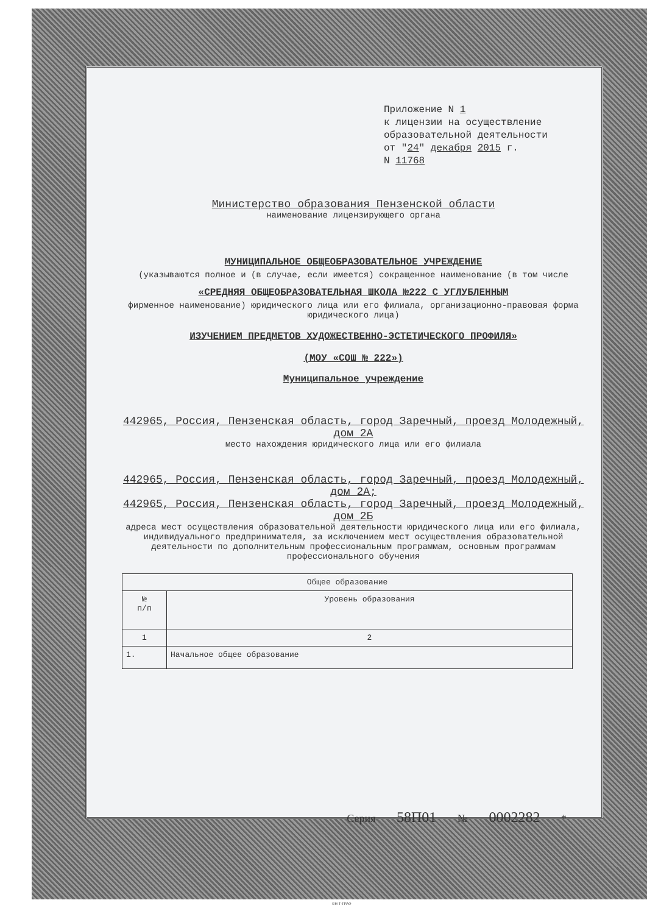Приложение N 1
к лицензии на осуществление
образовательной деятельности
от "24" декабря 2015 г.
N 11768
Министерство образования Пензенской области
наименование лицензирующего органа
МУНИЦИПАЛЬНОЕ ОБЩЕОБРАЗОВАТЕЛЬНОЕ УЧРЕЖДЕНИЕ
(указываются полное и (в случае, если имеется) сокращенное наименование (в том числе
«СРЕДНЯЯ ОБЩЕОБРАЗОВАТЕЛЬНАЯ ШКОЛА №222 С УГЛУБЛЕННЫМ
фирменное наименование) юридического лица или его филиала, организационно-правовая форма юридического лица)
ИЗУЧЕНИЕМ ПРЕДМЕТОВ ХУДОЖЕСТВЕННО-ЭСТЕТИЧЕСКОГО ПРОФИЛЯ»
(МОУ «СОШ № 222»)
Муниципальное учреждение
442965, Россия, Пензенская область, город Заречный, проезд Молодежный, дом 2А
место нахождения юридического лица или его филиала
442965, Россия, Пензенская область, город Заречный, проезд Молодежный, дом 2А;
442965, Россия, Пензенская область, город Заречный, проезд Молодежный, дом 2Б
адреса мест осуществления образовательной деятельности юридического лица или его филиала, индивидуального предпринимателя, за исключением мест осуществления образовательной деятельности по дополнительным профессиональным программам, основным программам профессионального обучения
| Общее образование | |
| № п/п | Уровень образования |
| 1 | 2 |
| 1. | Начальное общее образование |
Серия 58П01 № 0002282 *
©Н·Т·ГРАФ